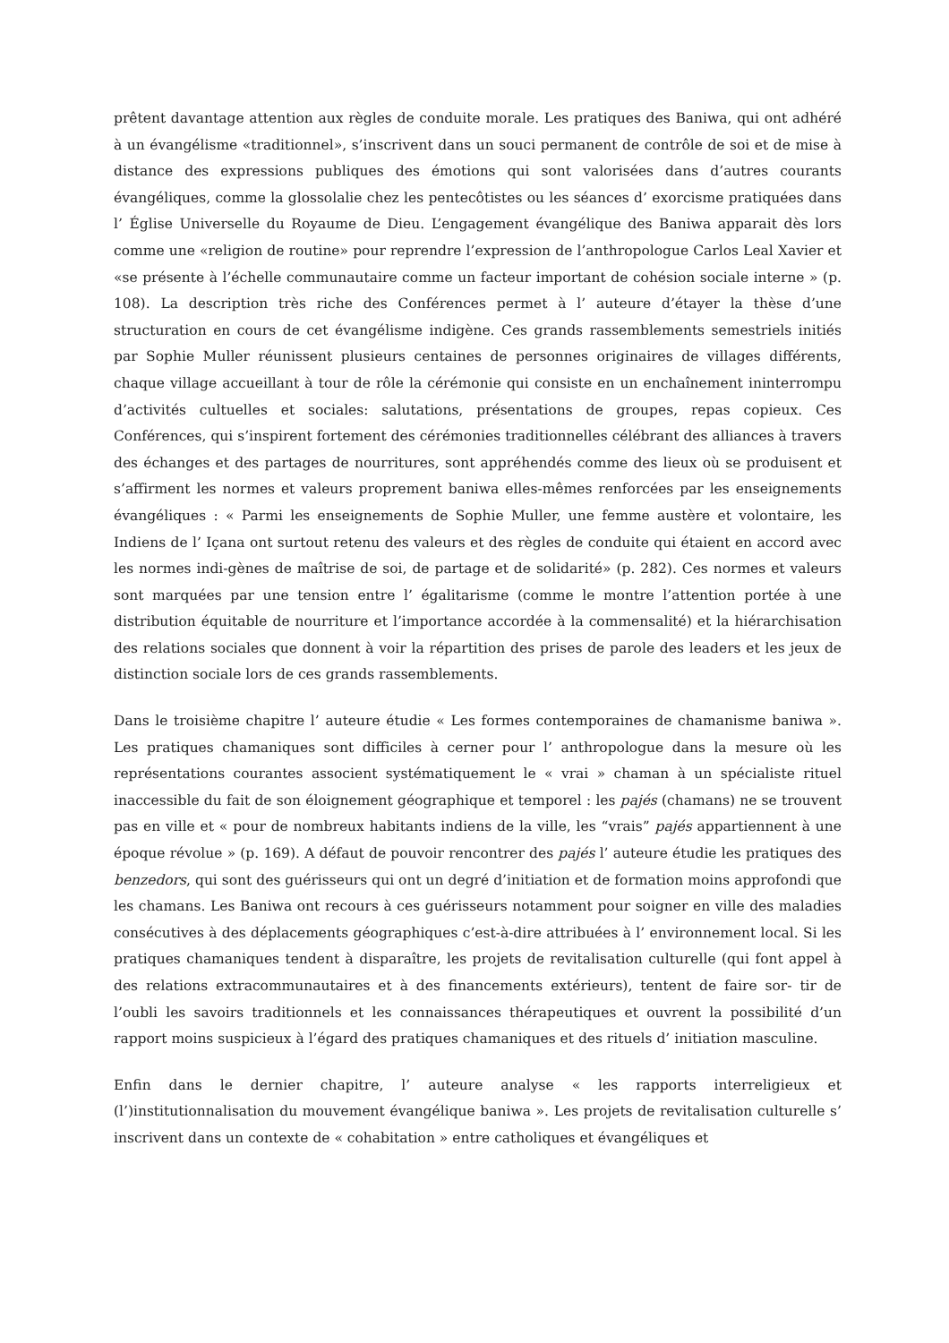prêtent davantage attention aux règles de conduite morale. Les pratiques des Baniwa, qui ont adhéré à un évangélisme «traditionnel», s’inscrivent dans un souci permanent de contrôle de soi et de mise à distance des expressions publiques des émotions qui sont valorisées dans d’autres courants évangéliques, comme la glossolalie chez les pentecôtistes ou les séances d’ exorcisme pratiquées dans l’ Église Universelle du Royaume de Dieu. L’engagement évangélique des Baniwa apparait dès lors comme une «religion de routine» pour reprendre l’expression de l’anthropologue Carlos Leal Xavier et «se présente à l’échelle communautaire comme un facteur important de cohésion sociale interne » (p. 108). La description très riche des Conférences permet à l’ auteure d’étayer la thèse d’une structuration en cours de cet évangélisme indigène. Ces grands rassemblements semestriels initiés par Sophie Muller réunissent plusieurs centaines de personnes originaires de villages différents, chaque village accueillant à tour de rôle la cérémonie qui consiste en un enchaînement ininterrompu d’activités cultuelles et sociales: salutations, présentations de groupes, repas copieux. Ces Conférences, qui s’inspirent fortement des cérémonies traditionnelles célébrant des alliances à travers des échanges et des partages de nourritures, sont appréhendés comme des lieux où se produisent et s’affirment les normes et valeurs proprement baniwa elles-mêmes renforcées par les enseignements évangéliques : « Parmi les enseignements de Sophie Muller, une femme austère et volontaire, les Indiens de l’ Içana ont surtout retenu des valeurs et des règles de conduite qui étaient en accord avec les normes indi-gènes de maîtrise de soi, de partage et de solidarité» (p. 282). Ces normes et valeurs sont marquées par une tension entre l’ égalitarisme (comme le montre l’attention portée à une distribution équitable de nourriture et l’importance accordée à la commensalité) et la hiérarchisation des relations sociales que donnent à voir la répartition des prises de parole des leaders et les jeux de distinction sociale lors de ces grands rassemblements.
Dans le troisième chapitre l’ auteure étudie « Les formes contemporaines de chamanisme baniwa ». Les pratiques chamaniques sont difficiles à cerner pour l’ anthropologue dans la mesure où les représentations courantes associent systématiquement le « vrai » chaman à un spécialiste rituel inaccessible du fait de son éloignement géographique et temporel : les pajés (chamans) ne se trouvent pas en ville et « pour de nombreux habitants indiens de la ville, les “vrais” pajés appartiennent à une époque révolue » (p. 169). A défaut de pouvoir rencontrer des pajés l’ auteure étudie les pratiques des benzedors, qui sont des guérisseurs qui ont un degré d’initiation et de formation moins approfondi que les chamans. Les Baniwa ont recours à ces guérisseurs notamment pour soigner en ville des maladies consécutives à des déplacements géographiques c’est-à-dire attribuées à l’ environnement local. Si les pratiques chamaniques tendent à disparaître, les projets de revitalisation culturelle (qui font appel à des relations extracommunautaires et à des financements extérieurs), tentent de faire sor- tir de l’oubli les savoirs traditionnels et les connaissances thérapeutiques et ouvrent la possibilité d’un rapport moins suspicieux à l’égard des pratiques chamaniques et des rituels d’ initiation masculine.
Enfin dans le dernier chapitre, l’ auteure analyse « les rapports interreligieux et (l’)institutionnalisation du mouvement évangélique baniwa ». Les projets de revitalisation culturelle s’ inscrivent dans un contexte de « cohabitation » entre catholiques et évangéliques et